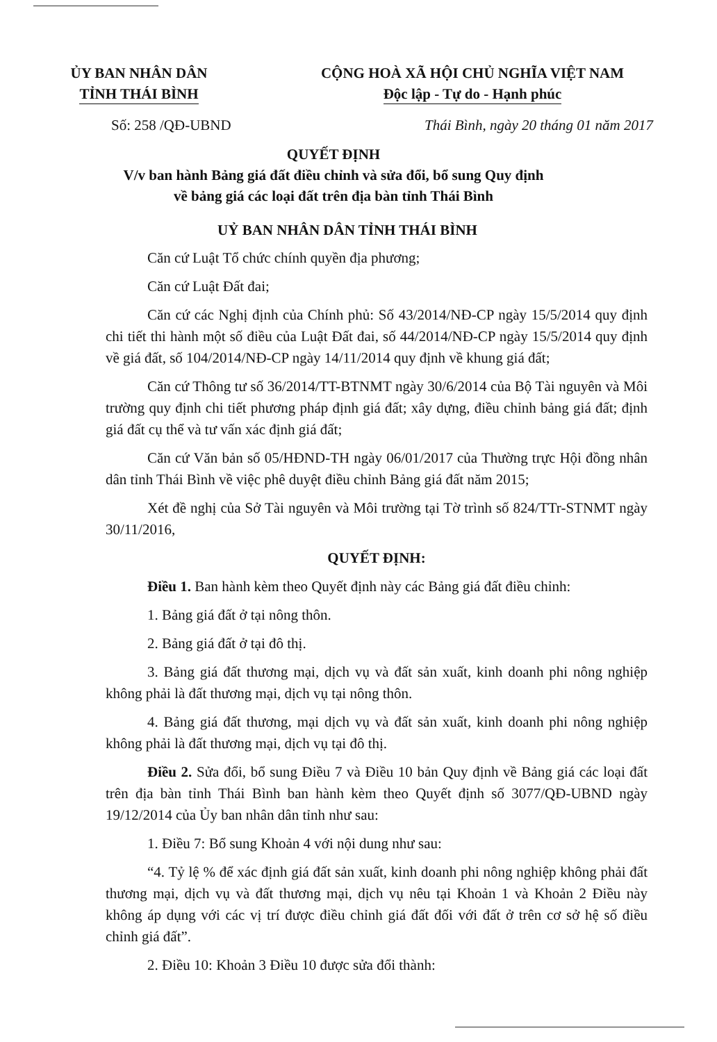ỦY BAN NHÂN DÂN
TỈNH THÁI BÌNH
CỘNG HOÀ XÃ HỘI CHỦ NGHĨA VIỆT NAM
Độc lập - Tự do - Hạnh phúc
Số: 258 /QĐ-UBND Thái Bình, ngày 20 tháng 01 năm 2017
QUYẾT ĐỊNH
V/v ban hành Bảng giá đất điều chỉnh và sửa đổi, bổ sung Quy định
về bảng giá các loại đất trên địa bàn tỉnh Thái Bình
UỶ BAN NHÂN DÂN TỈNH THÁI BÌNH
Căn cứ Luật Tổ chức chính quyền địa phương;
Căn cứ Luật Đất đai;
Căn cứ các Nghị định của Chính phủ: Số 43/2014/NĐ-CP ngày 15/5/2014 quy định chi tiết thi hành một số điều của Luật Đất đai, số 44/2014/NĐ-CP ngày 15/5/2014 quy định về giá đất, số 104/2014/NĐ-CP ngày 14/11/2014 quy định về khung giá đất;
Căn cứ Thông tư số 36/2014/TT-BTNMT ngày 30/6/2014 của Bộ Tài nguyên và Môi trường quy định chi tiết phương pháp định giá đất; xây dựng, điều chỉnh bảng giá đất; định giá đất cụ thể và tư vấn xác định giá đất;
Căn cứ Văn bản số 05/HĐND-TH ngày 06/01/2017 của Thường trực Hội đồng nhân dân tỉnh Thái Bình về việc phê duyệt điều chỉnh Bảng giá đất năm 2015;
Xét đề nghị của Sở Tài nguyên và Môi trường tại Tờ trình số 824/TTr-STNMT ngày 30/11/2016,
QUYẾT ĐỊNH:
Điều 1. Ban hành kèm theo Quyết định này các Bảng giá đất điều chỉnh:
1. Bảng giá đất ở tại nông thôn.
2. Bảng giá đất ở tại đô thị.
3. Bảng giá đất thương mại, dịch vụ và đất sản xuất, kinh doanh phi nông nghiệp không phải là đất thương mại, dịch vụ tại nông thôn.
4. Bảng giá đất thương, mại dịch vụ và đất sản xuất, kinh doanh phi nông nghiệp không phải là đất thương mại, dịch vụ tại đô thị.
Điều 2. Sửa đổi, bổ sung Điều 7 và Điều 10 bản Quy định về Bảng giá các loại đất trên địa bàn tỉnh Thái Bình ban hành kèm theo Quyết định số 3077/QĐ-UBND ngày 19/12/2014 của Ủy ban nhân dân tỉnh như sau:
1. Điều 7: Bổ sung Khoản 4 với nội dung như sau:
“4. Tỷ lệ % để xác định giá đất sản xuất, kinh doanh phi nông nghiệp không phải đất thương mại, dịch vụ và đất thương mại, dịch vụ nêu tại Khoản 1 và Khoản 2 Điều này không áp dụng với các vị trí được điều chỉnh giá đất đối với đất ở trên cơ sở hệ số điều chỉnh giá đất”.
2. Điều 10: Khoản 3 Điều 10 được sửa đổi thành: